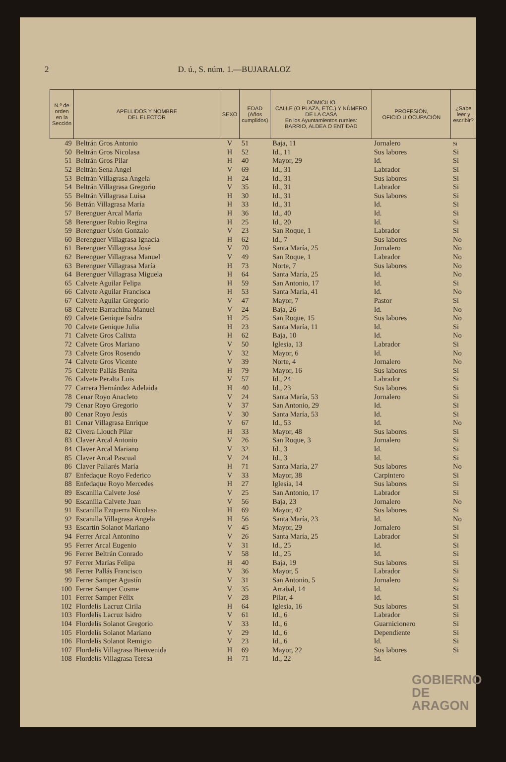2 D. ú., S. núm. 1.—BUJARALOZ
| N.º de orden en la Sección | APELLIDOS Y NOMBRE DEL ELECTOR | SEXO | EDAD (Años cumplidos) | DOMICILIO CALLE (O PLAZA, ETC.) Y NÚMERO DE LA CASA En los Ayuntamientos rurales: BARRIO, ALDEA O ENTIDAD | PROFESIÓN, OFICIO U OCUPACIÓN | ¿Sabe leer y escribir? |
| --- | --- | --- | --- | --- | --- | --- |
| 49 | Beltrán Gros Antonio | V | 51 | Baja, 11 | Jornalero | Si |
| 50 | Beltrán Gros Nicolasa | H | 52 | Id., 11 | Sus labores | Si |
| 51 | Beltrán Gros Pilar | H | 40 | Mayor, 29 | Id. | Si |
| 52 | Beltrán Sena Angel | V | 69 | Id., 31 | Labrador | Si |
| 53 | Beltrán Villagrasa Angela | H | 24 | Id., 31 | Sus labores | Si |
| 54 | Beltrán Villagrasa Gregorio | V | 35 | Id., 31 | Labrador | Si |
| 55 | Beltrán Villagrasa Luisa | H | 30 | Id., 31 | Sus labores | Si |
| 56 | Betrán Villagrasa María | H | 33 | Id., 31 | Id. | Si |
| 57 | Berenguer Arcal María | H | 36 | Id., 40 | Id. | Si |
| 58 | Berenguer Rubio Regina | H | 25 | Id., 20 | Id. | Si |
| 59 | Berenguer Usón Gonzalo | V | 23 | San Roque, 1 | Labrador | Si |
| 60 | Berenguer Villagrasa Ignacia | H | 62 | Id., 7 | Sus labores | No |
| 61 | Berenguer Villagrasa José | V | 70 | Santa María, 25 | Jornalero | No |
| 62 | Berenguer Villagrasa Manuel | V | 49 | San Roque, 1 | Labrador | No |
| 63 | Berenguer Villagrasa María | H | 73 | Norte, 7 | Sus labores | No |
| 64 | Berenguer Villagrasa Miguela | H | 64 | Santa María, 25 | Id. | No |
| 65 | Calvete Aguilar Felipa | H | 59 | San Antonio, 17 | Id. | Si |
| 66 | Calvete Aguilar Francisca | H | 53 | Santa María, 41 | Id. | No |
| 67 | Calvete Aguilar Gregorio | V | 47 | Mayor, 7 | Pastor | Si |
| 68 | Calvete Barrachina Manuel | V | 24 | Baja, 26 | Id. | No |
| 69 | Calvete Genique Isidra | H | 25 | San Roque, 15 | Sus labores | No |
| 70 | Calvete Genique Julia | H | 23 | Santa María, 11 | Id. | Si |
| 71 | Calvete Gros Calixta | H | 62 | Baja, 10 | Id. | No |
| 72 | Calvete Gros Mariano | V | 50 | Iglesia, 13 | Labrador | Si |
| 73 | Calvete Gros Rosendo | V | 32 | Mayor, 6 | Id. | No |
| 74 | Calvete Gros Vicente | V | 39 | Norte, 4 | Jornalero | No |
| 75 | Calvete Pallás Benita | H | 79 | Mayor, 16 | Sus labores | Si |
| 76 | Calvete Peralta Luis | V | 57 | Id., 24 | Labrador | Si |
| 77 | Carrera Hernández Adelaida | H | 40 | Id., 23 | Sus labores | Si |
| 78 | Cenar Royo Anacleto | V | 24 | Santa María, 53 | Jornalero | Si |
| 79 | Cenar Royo Gregorio | V | 37 | San Antonio, 29 | Id. | Si |
| 80 | Cenar Royo Jesús | V | 30 | Santa María, 53 | Id. | Si |
| 81 | Cenar Villagrasa Enrique | V | 67 | Id., 53 | Id. | No |
| 82 | Civera Llouch Pilar | H | 33 | Mayor, 48 | Sus labores | Si |
| 83 | Claver Arcal Antonio | V | 26 | San Roque, 3 | Jornalero | Si |
| 84 | Claver Arcal Mariano | V | 32 | Id., 3 | Id. | Si |
| 85 | Claver Arcal Pascual | V | 24 | Id., 3 | Id. | Si |
| 86 | Claver Pallarés María | H | 71 | Santa María, 27 | Sus labores | No |
| 87 | Enfedaque Royo Federico | V | 33 | Mayor, 38 | Carpintero | Si |
| 88 | Enfedaque Royo Mercedes | H | 27 | Iglesia, 14 | Sus labores | Si |
| 89 | Escanilla Calvete José | V | 25 | San Antonio, 17 | Labrador | Si |
| 90 | Escanilla Calvete Juan | V | 56 | Baja, 23 | Jornalero | No |
| 91 | Escanilla Ezquerra Nicolasa | H | 69 | Mayor, 42 | Sus labores | Si |
| 92 | Escanilla Villagrasa Angela | H | 56 | Santa María, 23 | Id. | No |
| 93 | Escartín Solanot Mariano | V | 45 | Mayor, 29 | Jornalero | Si |
| 94 | Ferrer Arcal Antonino | V | 26 | Santa María, 25 | Labrador | Si |
| 95 | Ferrer Arcal Eugenio | V | 31 | Id., 25 | Id. | Si |
| 96 | Ferrer Beltrán Conrado | V | 58 | Id., 25 | Id. | Si |
| 97 | Ferrer Marías Felipa | H | 40 | Baja, 19 | Sus labores | Si |
| 98 | Ferrer Pallás Francisco | V | 36 | Mayor, 5 | Labrador | Si |
| 99 | Ferrer Samper Agustín | V | 31 | San Antonio, 5 | Jornalero | Si |
| 100 | Ferrer Samper Cosme | V | 35 | Arrabal, 14 | Id. | Si |
| 101 | Ferrer Samper Félix | V | 28 | Pilar, 4 | Id. | Si |
| 102 | Flordelís Lacruz Cirila | H | 64 | Iglesia, 16 | Sus labores | Si |
| 103 | Flordelís Lacruz Isidro | V | 61 | Id., 6 | Labrador | Si |
| 104 | Flordelís Solanot Gregorio | V | 33 | Id., 6 | Guarnicionero | Si |
| 105 | Flordelís Solanot Mariano | V | 29 | Id., 6 | Dependiente | Si |
| 106 | Flordelís Solanot Remigio | V | 23 | Id., 6 | Id. | Si |
| 107 | Flordelís Villagrasa Bienvenida | H | 69 | Mayor, 22 | Sus labores | Si |
| 108 | Flordelís Villagrasa Teresa | H | 71 | Id., 22 | Id. | |
GOBIERNO
DE ARAGON